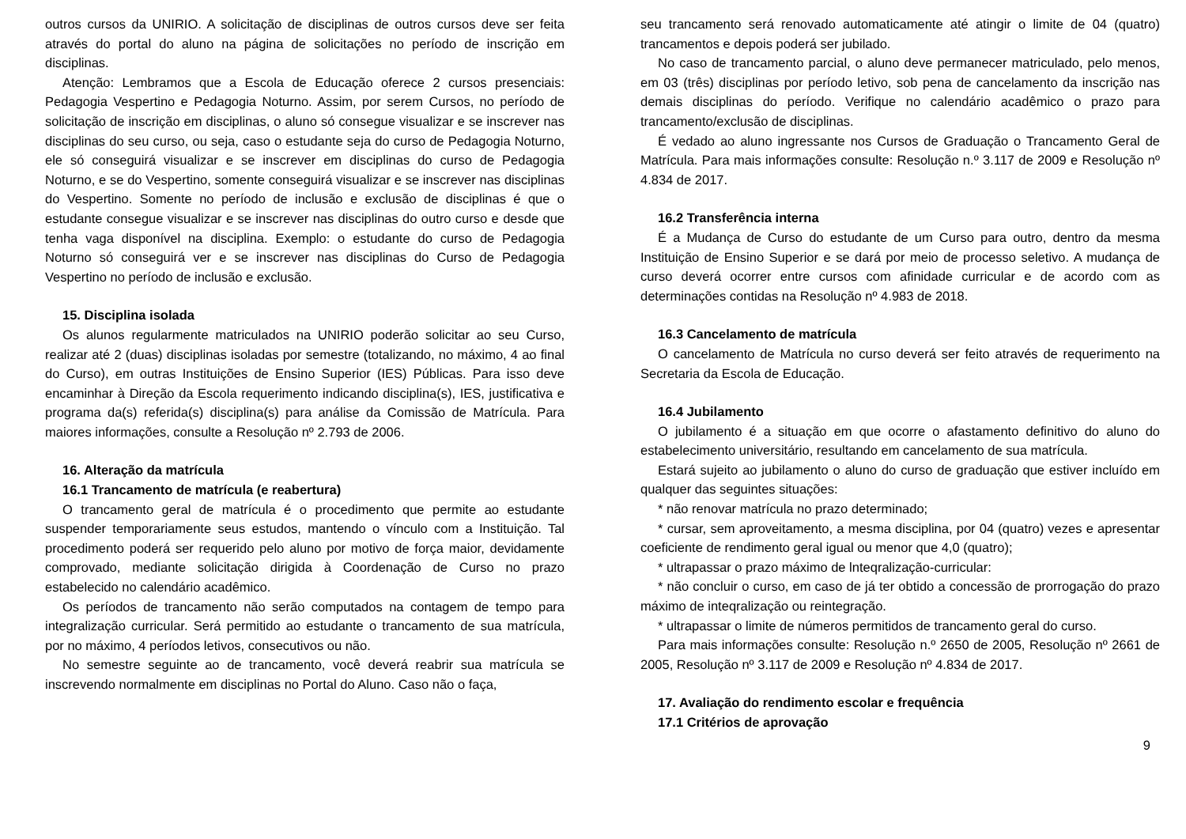outros cursos da UNIRIO. A solicitação de disciplinas de outros cursos deve ser feita através do portal do aluno na página de solicitações no período de inscrição em disciplinas.
Atenção: Lembramos que a Escola de Educação oferece 2 cursos presenciais: Pedagogia Vespertino e Pedagogia Noturno. Assim, por serem Cursos, no período de solicitação de inscrição em disciplinas, o aluno só consegue visualizar e se inscrever nas disciplinas do seu curso, ou seja, caso o estudante seja do curso de Pedagogia Noturno, ele só conseguirá visualizar e se inscrever em disciplinas do curso de Pedagogia Noturno, e se do Vespertino, somente conseguirá visualizar e se inscrever nas disciplinas do Vespertino. Somente no período de inclusão e exclusão de disciplinas é que o estudante consegue visualizar e se inscrever nas disciplinas do outro curso e desde que tenha vaga disponível na disciplina. Exemplo: o estudante do curso de Pedagogia Noturno só conseguirá ver e se inscrever nas disciplinas do Curso de Pedagogia Vespertino no período de inclusão e exclusão.
15. Disciplina isolada
Os alunos regularmente matriculados na UNIRIO poderão solicitar ao seu Curso, realizar até 2 (duas) disciplinas isoladas por semestre (totalizando, no máximo, 4 ao final do Curso), em outras Instituições de Ensino Superior (IES) Públicas. Para isso deve encaminhar à Direção da Escola requerimento indicando disciplina(s), IES, justificativa e programa da(s) referida(s) disciplina(s) para análise da Comissão de Matrícula. Para maiores informações, consulte a Resolução nº 2.793 de 2006.
16. Alteração da matrícula
16.1 Trancamento de matrícula (e reabertura)
O trancamento geral de matrícula é o procedimento que permite ao estudante suspender temporariamente seus estudos, mantendo o vínculo com a Instituição. Tal procedimento poderá ser requerido pelo aluno por motivo de força maior, devidamente comprovado, mediante solicitação dirigida à Coordenação de Curso no prazo estabelecido no calendário acadêmico.
Os períodos de trancamento não serão computados na contagem de tempo para integralização curricular. Será permitido ao estudante o trancamento de sua matrícula, por no máximo, 4 períodos letivos, consecutivos ou não.
No semestre seguinte ao de trancamento, você deverá reabrir sua matrícula se inscrevendo normalmente em disciplinas no Portal do Aluno. Caso não o faça,
seu trancamento será renovado automaticamente até atingir o limite de 04 (quatro) trancamentos e depois poderá ser jubilado.
No caso de trancamento parcial, o aluno deve permanecer matriculado, pelo menos, em 03 (três) disciplinas por período letivo, sob pena de cancelamento da inscrição nas demais disciplinas do período. Verifique no calendário acadêmico o prazo para trancamento/exclusão de disciplinas.
É vedado ao aluno ingressante nos Cursos de Graduação o Trancamento Geral de Matrícula. Para mais informações consulte: Resolução n.º 3.117 de 2009 e Resolução nº 4.834 de 2017.
16.2 Transferência interna
É a Mudança de Curso do estudante de um Curso para outro, dentro da mesma Instituição de Ensino Superior e se dará por meio de processo seletivo. A mudança de curso deverá ocorrer entre cursos com afinidade curricular e de acordo com as determinações contidas na Resolução nº 4.983 de 2018.
16.3 Cancelamento de matrícula
O cancelamento de Matrícula no curso deverá ser feito através de requerimento na Secretaria da Escola de Educação.
16.4 Jubilamento
O jubilamento é a situação em que ocorre o afastamento definitivo do aluno do estabelecimento universitário, resultando em cancelamento de sua matrícula.
Estará sujeito ao jubilamento o aluno do curso de graduação que estiver incluído em qualquer das seguintes situações:
* não renovar matrícula no prazo determinado;
* cursar, sem aproveitamento, a mesma disciplina, por 04 (quatro) vezes e apresentar coeficiente de rendimento geral igual ou menor que 4,0 (quatro);
* ultrapassar o prazo máximo de lnteqralização-curricular:
* não concluir o curso, em caso de já ter obtido a concessão de prorrogação do prazo máximo de inteqralização ou reintegração.
* ultrapassar o limite de números permitidos de trancamento geral do curso.
Para mais informações consulte: Resolução n.º 2650 de 2005, Resolução nº 2661 de 2005, Resolução nº 3.117 de 2009 e Resolução nº 4.834 de 2017.
17. Avaliação do rendimento escolar e frequência
17.1 Critérios de aprovação
9